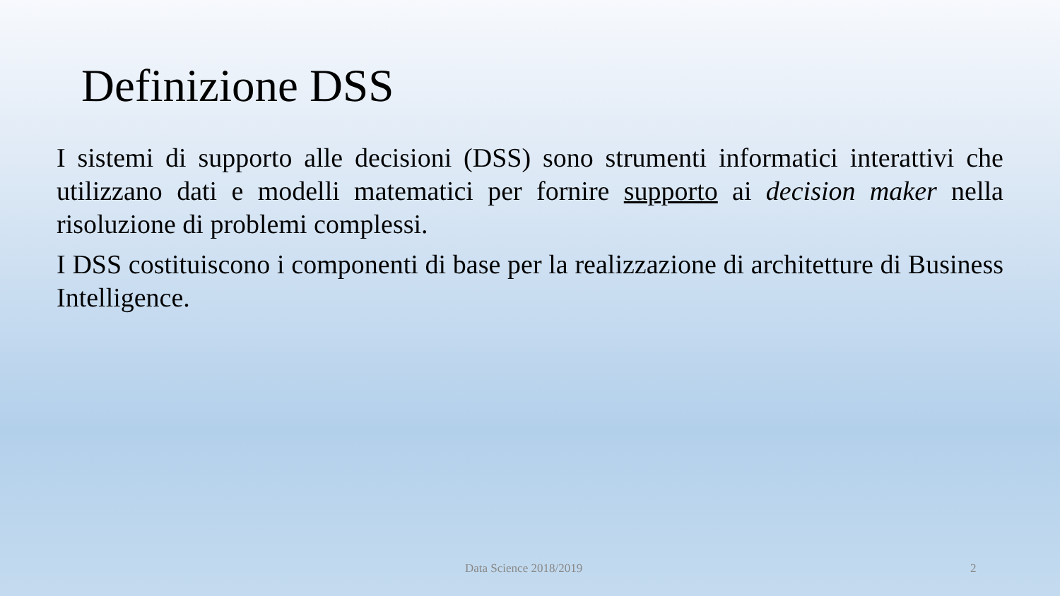Definizione DSS
I sistemi di supporto alle decisioni (DSS) sono strumenti informatici interattivi che utilizzano dati e modelli matematici per fornire supporto ai decision maker nella risoluzione di problemi complessi.
I DSS costituiscono i componenti di base per la realizzazione di architetture di Business Intelligence.
Data Science 2018/2019 2